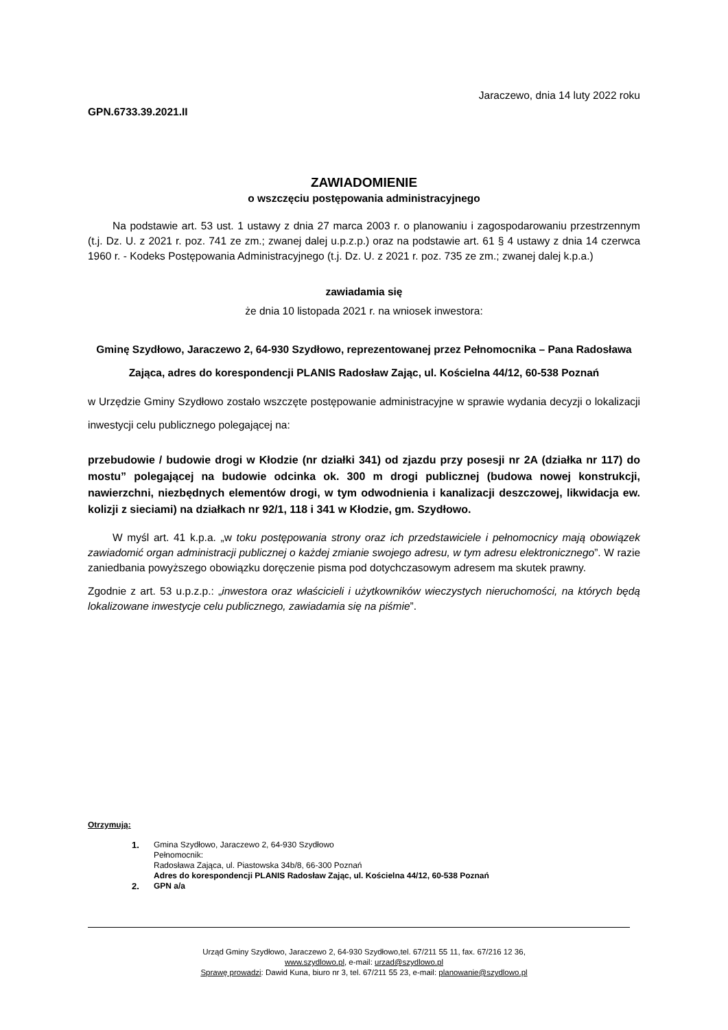Jaraczewo, dnia 14 luty 2022 roku
GPN.6733.39.2021.II
ZAWIADOMIENIE
o wszczęciu postępowania administracyjnego
Na podstawie art. 53 ust. 1 ustawy z dnia 27 marca 2003 r. o planowaniu i zagospodarowaniu przestrzennym (t.j. Dz. U. z 2021 r. poz. 741 ze zm.; zwanej dalej u.p.z.p.) oraz na podstawie art. 61 § 4 ustawy z dnia 14 czerwca 1960 r. - Kodeks Postępowania Administracyjnego (t.j. Dz. U. z 2021 r. poz. 735 ze zm.; zwanej dalej k.p.a.)
zawiadamia się
że dnia 10 listopada 2021 r. na wniosek inwestora:
Gminę Szydłowo, Jaraczewo 2, 64-930 Szydłowo, reprezentowanej przez Pełnomocnika – Pana Radosława Zająca, adres do korespondencji PLANIS Radosław Zając, ul. Kościelna 44/12, 60-538 Poznań
w Urzędzie Gminy Szydłowo zostało wszczęte postępowanie administracyjne w sprawie wydania decyzji o lokalizacji inwestycji celu publicznego polegającej na:
przebudowie / budowie drogi w Kłodzie (nr działki 341) od zjazdu przy posesji nr 2A (działka nr 117) do mostu” polegającej na budowie odcinka ok. 300 m drogi publicznej (budowa nowej konstrukcji, nawierzchni, niezbędnych elementów drogi, w tym odwodnienia i kanalizacji deszczowej, likwidacja ew. kolizji z sieciami) na działkach nr 92/1, 118 i 341 w Kłodzie, gm. Szydłowo.
W myśl art. 41 k.p.a. „w toku postępowania strony oraz ich przedstawiciele i pełnomocnicy mają obowiązek zawiadomić organ administracji publicznej o każdej zmianie swojego adresu, w tym adresu elektronicznego”. W razie zaniedbania powyższego obowiązku doręczenie pisma pod dotychczasowym adresem ma skutek prawny.
Zgodnie z art. 53 u.p.z.p.: „inwestora oraz właścicieli i użytkowników wieczystych nieruchomości, na których będą lokalizowane inwestycje celu publicznego, zawiadamia się na piśmie”.
Otrzymują:
1. Gmina Szydłowo, Jaraczewo 2, 64-930 Szydłowo
Pełnomocnik:
Radosława Zająca, ul. Piastowska 34b/8, 66-300 Poznań
Adres do korespondencji PLANIS Radosław Zając, ul. Kościelna 44/12, 60-538 Poznań
2. GPN a/a
Urząd Gminy Szydłowo, Jaraczewo 2, 64-930 Szydłowo,tel. 67/211 55 11, fax. 67/216 12 36,
www.szydlowo.pl, e-mail: urzad@szydlowo.pl
Sprawę prowadzi: Dawid Kuna, biuro nr 3, tel. 67/211 55 23, e-mail: planowanie@szydlowo.pl